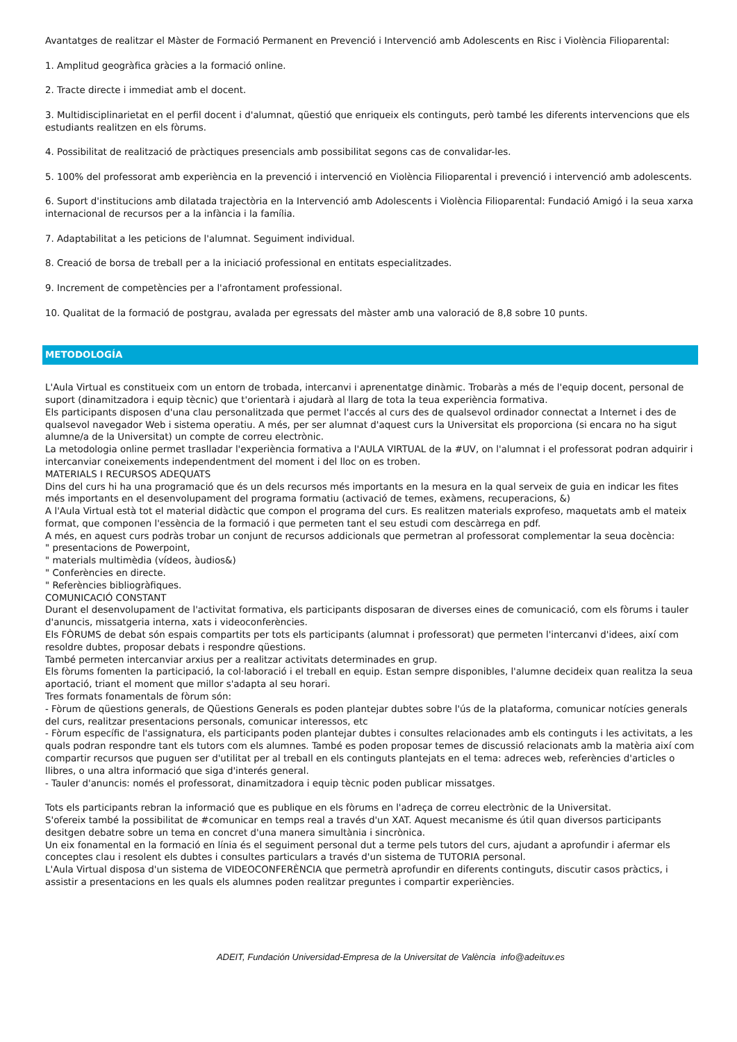Avantatges de realitzar el Màster de Formació Permanent en Prevenció i Intervenció amb Adolescents en Risc i Violència Filioparental:
1. Amplitud geogràfica gràcies a la formació online.
2. Tracte directe i immediat amb el docent.
3. Multidisciplinarietat en el perfil docent i d'alumnat, qüestió que enriqueix els continguts, però també les diferents intervencions que els estudiants realitzen en els fòrums.
4. Possibilitat de realització de pràctiques presencials amb possibilitat segons cas de convalidar-les.
5. 100% del professorat amb experiència en la prevenció i intervenció en Violència Filioparental i prevenció i intervenció amb adolescents.
6. Suport d'institucions amb dilatada trajectòria en la Intervenció amb Adolescents i Violència Filioparental: Fundació Amigó i la seua xarxa internacional de recursos per a la infància i la família.
7. Adaptabilitat a les peticions de l'alumnat. Seguiment individual.
8. Creació de borsa de treball per a la iniciació professional en entitats especialitzades.
9. Increment de competències per a l'afrontament professional.
10. Qualitat de la formació de postgrau, avalada per egressats del màster amb una valoració de 8,8 sobre 10 punts.
METODOLOGÍA
L'Aula Virtual es constitueix com un entorn de trobada, intercanvi i aprenentatge dinàmic. Trobaràs a més de l'equip docent, personal de suport (dinamitzadora i equip tècnic) que t'orientarà i ajudarà al llarg de tota la teua experiència formativa.
Els participants disposen d'una clau personalitzada que permet l'accés al curs des de qualsevol ordinador connectat a Internet i des de qualsevol navegador Web i sistema operatiu. A més, per ser alumnat d'aquest curs la Universitat els proporciona (si encara no ha sigut alumne/a de la Universitat) un compte de correu electrònic.
La metodologia online permet traslladar l'experiència formativa a l'AULA VIRTUAL de la #UV, on l'alumnat i el professorat podran adquirir i intercanviar coneixements independentment del moment i del lloc on es troben.
MATERIALS I RECURSOS ADEQUATS
Dins del curs hi ha una programació que és un dels recursos més importants en la mesura en la qual serveix de guia en indicar les fites més importants en el desenvolupament del programa formatiu (activació de temes, exàmens, recuperacions, &)
A l'Aula Virtual està tot el material didàctic que compon el programa del curs. Es realitzen materials exprofeso, maquetats amb el mateix format, que componen l'essència de la formació i que permeten tant el seu estudi com descàrrega en pdf.
A més, en aquest curs podràs trobar un conjunt de recursos addicionals que permetran al professorat complementar la seua docència:
" presentacions de Powerpoint,
" materials multimèdia (vídeos, àudios&)
" Conferències en directe.
" Referències bibliogràfiques.
COMUNICACIÓ CONSTANT
Durant el desenvolupament de l'activitat formativa, els participants disposaran de diverses eines de comunicació, com els fòrums i tauler d'anuncis, missatgeria interna, xats i videoconferències.
Els FÒRUMS de debat són espais compartits per tots els participants (alumnat i professorat) que permeten l'intercanvi d'idees, així com resoldre dubtes, proposar debats i respondre qüestions.
També permeten intercanviar arxius per a realitzar activitats determinades en grup.
Els fòrums fomenten la participació, la col·laboració i el treball en equip. Estan sempre disponibles, l'alumne decideix quan realitza la seua aportació, triant el moment que millor s'adapta al seu horari.
Tres formats fonamentals de fòrum són:
- Fòrum de qüestions generals, de Qüestions Generals es poden plantejar dubtes sobre l'ús de la plataforma, comunicar notícies generals del curs, realitzar presentacions personals, comunicar interessos, etc
- Fòrum específic de l'assignatura, els participants poden plantejar dubtes i consultes relacionades amb els continguts i les activitats, a les quals podran respondre tant els tutors com els alumnes. També es poden proposar temes de discussió relacionats amb la matèria així com compartir recursos que puguen ser d'utilitat per al treball en els continguts plantejats en el tema: adreces web, referències d'articles o llibres, o una altra informació que siga d'interés general.
- Tauler d'anuncis: només el professorat, dinamitzadora i equip tècnic poden publicar missatges.
Tots els participants rebran la informació que es publique en els fòrums en l'adreça de correu electrònic de la Universitat.
S'ofereix també la possibilitat de #comunicar en temps real a través d'un XAT. Aquest mecanisme és útil quan diversos participants desitgen debatre sobre un tema en concret d'una manera simultània i sincrònica.
Un eix fonamental en la formació en línia és el seguiment personal dut a terme pels tutors del curs, ajudant a aprofundir i afermar els conceptes clau i resolent els dubtes i consultes particulars a través d'un sistema de TUTORIA personal.
L'Aula Virtual disposa d'un sistema de VIDEOCONFERÈNCIA que permetrà aprofundir en diferents continguts, discutir casos pràctics, i assistir a presentacions en les quals els alumnes poden realitzar preguntes i compartir experiències.
ADEIT, Fundación Universidad-Empresa de la Universitat de València info@adeituv.es